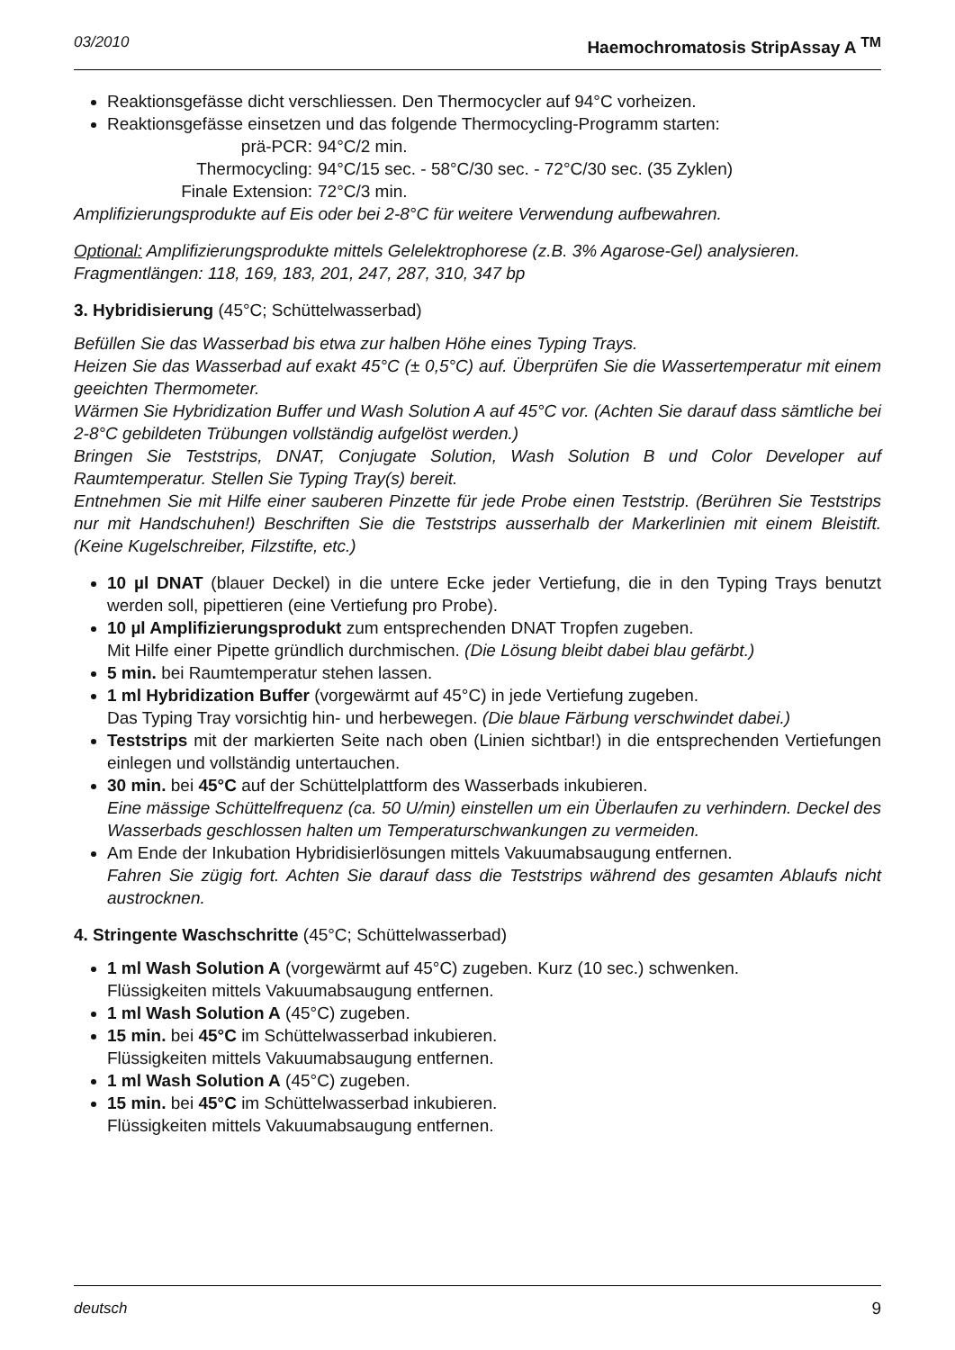03/2010 Haemochromatosis StripAssay A <sup>TM</sup>
Reaktionsgefässe dicht verschliessen. Den Thermocycler auf 94°C vorheizen.
Reaktionsgefässe einsetzen und das folgende Thermocycling-Programm starten:
prä-PCR: 94°C/2 min. Thermocycling: 94°C/15 sec. - 58°C/30 sec. - 72°C/30 sec. (35 Zyklen) Finale Extension: 72°C/3 min.
Amplifizierungsprodukte auf Eis oder bei 2-8°C für weitere Verwendung aufbewahren.
Optional: Amplifizierungsprodukte mittels Gelelektrophorese (z.B. 3% Agarose-Gel) analysieren.
Fragmentlängen: 118, 169, 183, 201, 247, 287, 310, 347 bp
3. Hybridisierung (45°C; Schüttelwasserbad)
Befüllen Sie das Wasserbad bis etwa zur halben Höhe eines Typing Trays.
Heizen Sie das Wasserbad auf exakt 45°C (± 0,5°C) auf. Überprüfen Sie die Wassertemperatur mit einem geeichten Thermometer.
Wärmen Sie Hybridization Buffer und Wash Solution A auf 45°C vor. (Achten Sie darauf dass sämtliche bei 2-8°C gebildeten Trübungen vollständig aufgelöst werden.)
Bringen Sie Teststrips, DNAT, Conjugate Solution, Wash Solution B und Color Developer auf Raumtemperatur. Stellen Sie Typing Tray(s) bereit.
Entnehmen Sie mit Hilfe einer sauberen Pinzette für jede Probe einen Teststrip. (Berühren Sie Teststrips nur mit Handschuhen!) Beschriften Sie die Teststrips ausserhalb der Markerlinien mit einem Bleistift. (Keine Kugelschreiber, Filzstifte, etc.)
10 µl DNAT (blauer Deckel) in die untere Ecke jeder Vertiefung, die in den Typing Trays benutzt werden soll, pipettieren (eine Vertiefung pro Probe).
10 µl Amplifizierungsprodukt zum entsprechenden DNAT Tropfen zugeben.
Mit Hilfe einer Pipette gründlich durchmischen. (Die Lösung bleibt dabei blau gefärbt.)
5 min. bei Raumtemperatur stehen lassen.
1 ml Hybridization Buffer (vorgewärmt auf 45°C) in jede Vertiefung zugeben.
Das Typing Tray vorsichtig hin- und herbewegen. (Die blaue Färbung verschwindet dabei.)
Teststrips mit der markierten Seite nach oben (Linien sichtbar!) in die entsprechenden Vertiefungen einlegen und vollständig untertauchen.
30 min. bei 45°C auf der Schüttelplattform des Wasserbads inkubieren.
Eine mässige Schüttelfrequenz (ca. 50 U/min) einstellen um ein Überlaufen zu verhindern. Deckel des Wasserbads geschlossen halten um Temperaturschwankungen zu vermeiden.
Am Ende der Inkubation Hybridisierlösungen mittels Vakuumabsaugung entfernen.
Fahren Sie zügig fort. Achten Sie darauf dass die Teststrips während des gesamten Ablaufs nicht austrocknen.
4. Stringente Waschschritte (45°C; Schüttelwasserbad)
1 ml Wash Solution A (vorgewärmt auf 45°C) zugeben. Kurz (10 sec.) schwenken.
Flüssigkeiten mittels Vakuumabsaugung entfernen.
1 ml Wash Solution A (45°C) zugeben.
15 min. bei 45°C im Schüttelwasserbad inkubieren.
Flüssigkeiten mittels Vakuumabsaugung entfernen.
1 ml Wash Solution A (45°C) zugeben.
15 min. bei 45°C im Schüttelwasserbad inkubieren.
Flüssigkeiten mittels Vakuumabsaugung entfernen.
deutsch 9